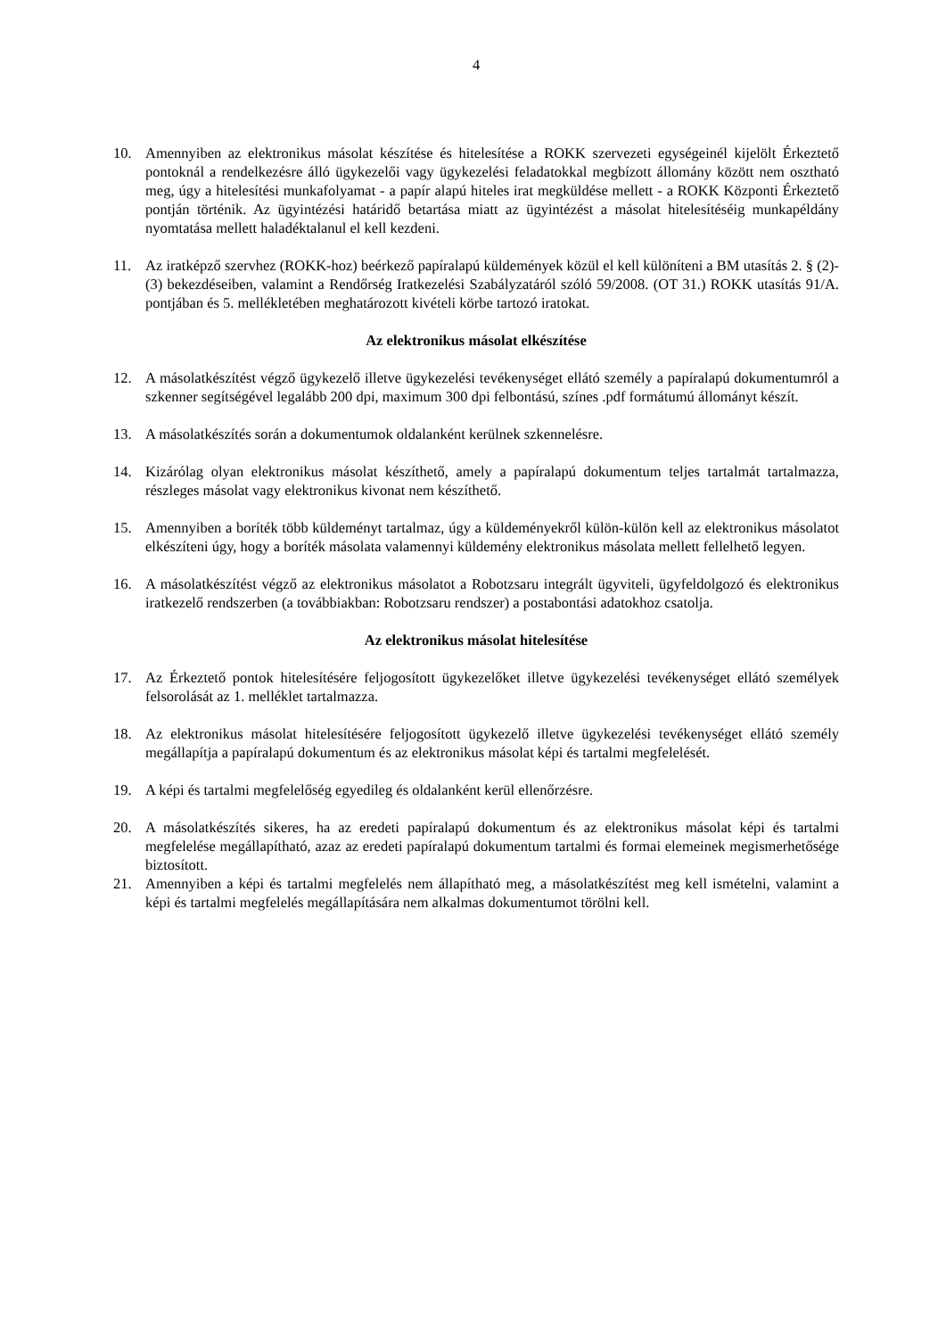4
10. Amennyiben az elektronikus másolat készítése és hitelesítése a ROKK szervezeti egységeinél kijelölt Érkeztető pontoknál a rendelkezésre álló ügykezelői vagy ügykezelési feladatokkal megbízott állomány között nem osztható meg, úgy a hitelesítési munkafolyamat - a papír alapú hiteles irat megküldése mellett - a ROKK Központi Érkeztető pontján történik. Az ügyintézési határidő betartása miatt az ügyintézést a másolat hitelesítéséig munkapéldány nyomtatása mellett haladéktalanul el kell kezdeni.
11. Az iratképző szervhez (ROKK-hoz) beérkező papíralapú küldemények közül el kell különíteni a BM utasítás 2. § (2)-(3) bekezdéseiben, valamint a Rendőrség Iratkezelési Szabályzatáról szóló 59/2008. (OT 31.) ROKK utasítás 91/A. pontjában és 5. mellékletében meghatározott kivételi körbe tartozó iratokat.
Az elektronikus másolat elkészítése
12. A másolatkészítést végző ügykezelő illetve ügykezelési tevékenységet ellátó személy a papíralapú dokumentumról a szkenner segítségével legalább 200 dpi, maximum 300 dpi felbontású, színes .pdf formátumú állományt készít.
13. A másolatkészítés során a dokumentumok oldalanként kerülnek szkennelésre.
14. Kizárólag olyan elektronikus másolat készíthető, amely a papíralapú dokumentum teljes tartalmát tartalmazza, részleges másolat vagy elektronikus kivonat nem készíthető.
15. Amennyiben a boríték több küldeményt tartalmaz, úgy a küldeményekről külön-külön kell az elektronikus másolatot elkészíteni úgy, hogy a boríték másolata valamennyi küldemény elektronikus másolata mellett fellelhető legyen.
16. A másolatkészítést végző az elektronikus másolatot a Robotzsaru integrált ügyviteli, ügyfeldolgozó és elektronikus iratkezelő rendszerben (a továbbiakban: Robotzsaru rendszer) a postabontási adatokhoz csatolja.
Az elektronikus másolat hitelesítése
17. Az Érkeztető pontok hitelesítésére feljogosított ügykezelőket illetve ügykezelési tevékenységet ellátó személyek felsorolását az 1. melléklet tartalmazza.
18. Az elektronikus másolat hitelesítésére feljogosított ügykezelő illetve ügykezelési tevékenységet ellátó személy megállapítja a papíralapú dokumentum és az elektronikus másolat képi és tartalmi megfelelését.
19. A képi és tartalmi megfelelőség egyedileg és oldalanként kerül ellenőrzésre.
20. A másolatkészítés sikeres, ha az eredeti papíralapú dokumentum és az elektronikus másolat képi és tartalmi megfelelése megállapítható, azaz az eredeti papíralapú dokumentum tartalmi és formai elemeinek megismerhetősége biztosított.
21. Amennyiben a képi és tartalmi megfelelés nem állapítható meg, a másolatkészítést meg kell ismételni, valamint a képi és tartalmi megfelelés megállapítására nem alkalmas dokumentumot törölni kell.